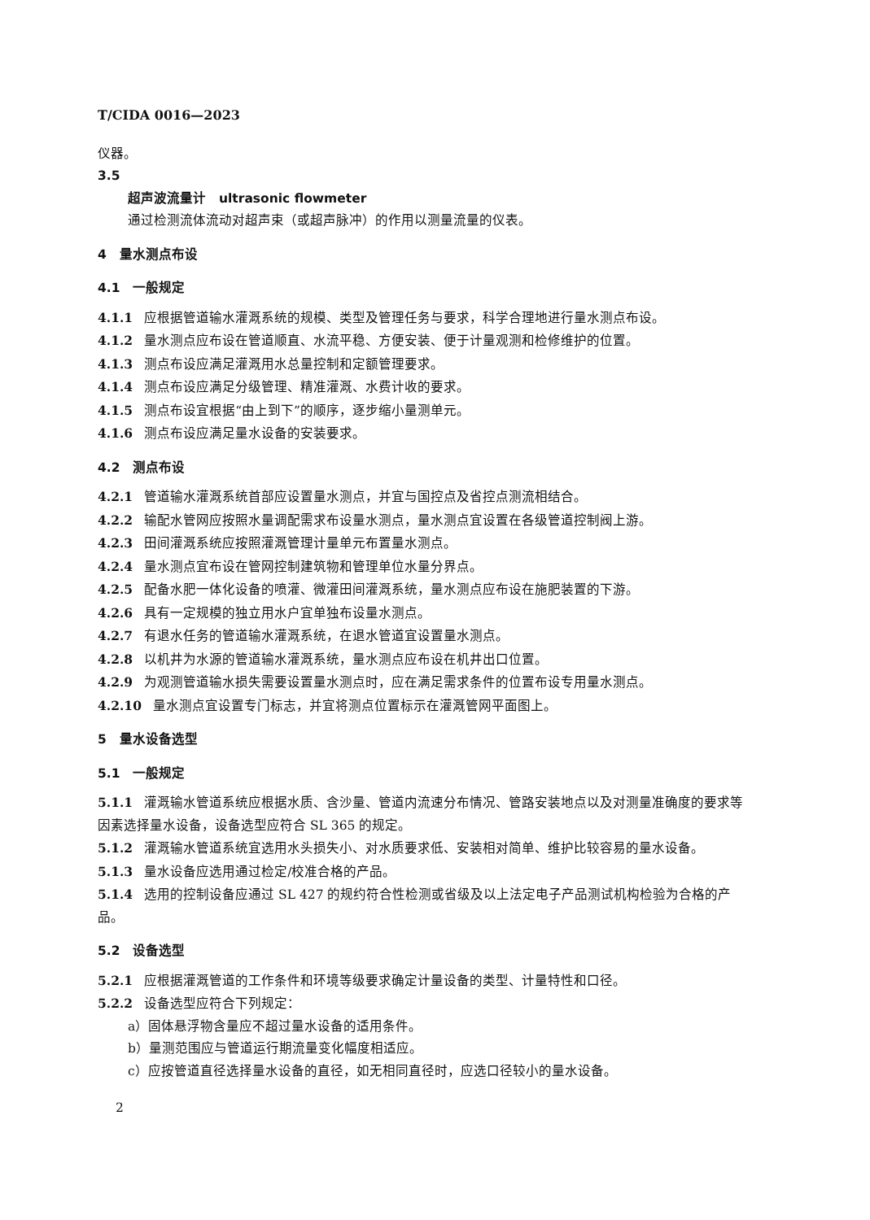T/CIDA 0016—2023
仪器。
3.5
超声波流量计　ultrasonic flowmeter
通过检测流体流动对超声束（或超声脉冲）的作用以测量流量的仪表。
4　量水测点布设
4.1　一般规定
4.1.1 应根据管道输水灌溉系统的规模、类型及管理任务与要求，科学合理地进行量水测点布设。
4.1.2 量水测点应布设在管道顺直、水流平稳、方便安装、便于计量观测和检修维护的位置。
4.1.3 测点布设应满足灌溉用水总量控制和定额管理要求。
4.1.4 测点布设应满足分级管理、精准灌溉、水费计收的要求。
4.1.5 测点布设宜根据“由上到下”的顺序，逐步缩小量测单元。
4.1.6 测点布设应满足量水设备的安装要求。
4.2　测点布设
4.2.1 管道输水灌溉系统首部应设置量水测点，并宜与国控点及省控点测流相结合。
4.2.2 输配水管网应按照水量调配需求布设量水测点，量水测点宜设置在各级管道控制阀上游。
4.2.3 田间灌溉系统应按照灌溉管理计量单元布置量水测点。
4.2.4 量水测点宜布设在管网控制建筑物和管理单位水量分界点。
4.2.5 配备水肥一体化设备的喷灌、微灌田间灌溉系统，量水测点应布设在施肥装置的下游。
4.2.6 具有一定规模的独立用水户宜单独布设量水测点。
4.2.7 有退水任务的管道输水灌溉系统，在退水管道宜设置量水测点。
4.2.8 以机井为水源的管道输水灌溉系统，量水测点应布设在机井出口位置。
4.2.9 为观测管道输水损失需要设置量水测点时，应在满足需求条件的位置布设专用量水测点。
4.2.10 量水测点宜设置专门标志，并宜将测点位置标示在灌溉管网平面图上。
5　量水设备选型
5.1　一般规定
5.1.1 灌溉输水管道系统应根据水质、含沙量、管道内流速分布情况、管路安装地点以及对测量准确度的要求等因素选择量水设备，设备选型应符合 SL 365 的规定。
5.1.2 灌溉输水管道系统宜选用水头损失小、对水质要求低、安装相对简单、维护比较容易的量水设备。
5.1.3 量水设备应选用通过检定/校准合格的产品。
5.1.4 选用的控制设备应通过 SL 427 的规约符合性检测或省级及以上法定电子产品测试机构检验为合格的产品。
5.2　设备选型
5.2.1 应根据灌溉管道的工作条件和环境等级要求确定计量设备的类型、计量特性和口径。
5.2.2 设备选型应符合下列规定：
a）固体悬浮物含量应不超过量水设备的适用条件。
b）量测范围应与管道运行期流量变化幅度相适应。
c）应按管道直径选择量水设备的直径，如无相同直径时，应选口径较小的量水设备。
2